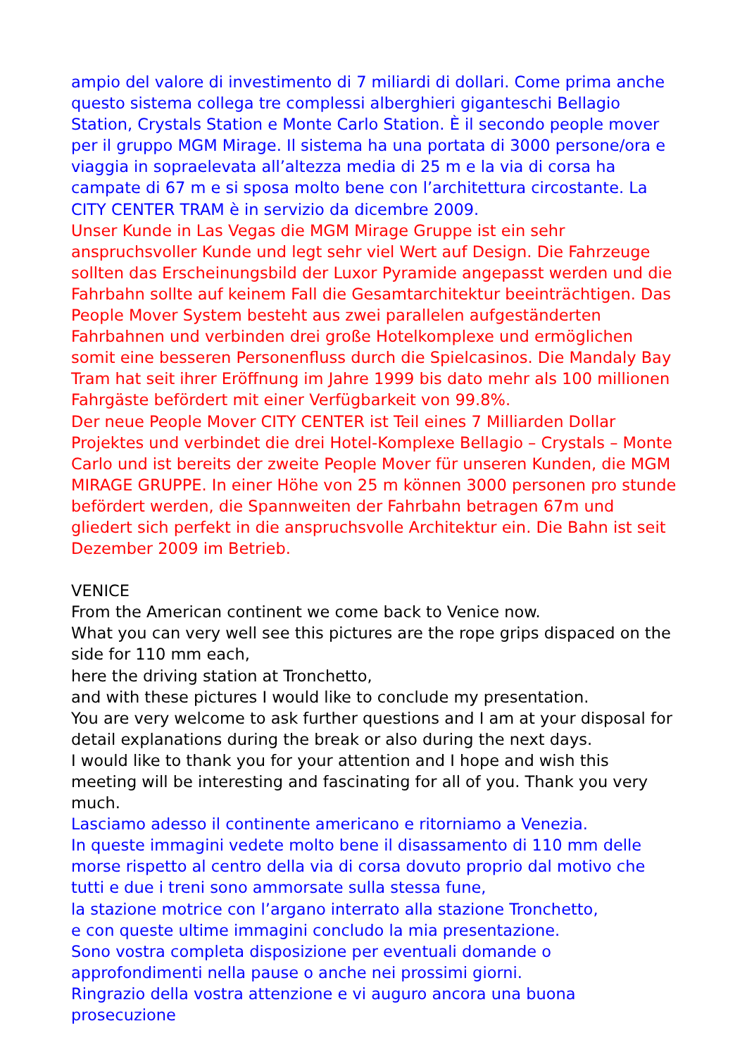ampio del valore di investimento di 7 miliardi di dollari. Come prima anche questo sistema collega tre complessi alberghieri giganteschi Bellagio Station, Crystals Station e Monte Carlo Station. È il secondo people mover per il gruppo MGM Mirage. Il sistema ha una portata di 3000 persone/ora e viaggia in sopraelevata all’altezza media di 25 m e la via di corsa ha campate di 67 m e si sposa molto bene con l’architettura circostante. La CITY CENTER TRAM è in servizio da dicembre 2009.
Unser Kunde in Las Vegas die MGM Mirage Gruppe ist ein sehr anspruchsvoller Kunde und legt sehr viel Wert auf Design. Die Fahrzeuge sollten das Erscheinungsbild der Luxor Pyramide angepasst werden und die Fahrbahn sollte auf keinem Fall die Gesamtarchitektur beeinträchtigen. Das People Mover System besteht aus zwei parallelen aufgeständerten Fahrbahnen und verbinden drei große Hotelkomplexe und ermöglichen somit eine besseren Personenfluss durch die Spielcasinos. Die Mandaly Bay Tram hat seit ihrer Eröffnung im Jahre 1999 bis dato mehr als 100 millionen Fahrgäste befördert mit einer Verfügbarkeit von 99.8%.
Der neue People Mover CITY CENTER ist Teil eines 7 Milliarden Dollar Projektes und verbindet die drei Hotel-Komplexe Bellagio – Crystals – Monte Carlo und ist bereits der zweite People Mover für unseren Kunden, die MGM MIRAGE GRUPPE. In einer Höhe von 25 m können 3000 personen pro stunde befördert werden, die Spannweiten der Fahrbahn betragen 67m und gliedert sich perfekt in die anspruchsvolle Architektur ein. Die Bahn ist seit Dezember 2009 im Betrieb.
VENICE
From the American continent we come back to Venice now.
What you can very well see this pictures are the rope grips dispaced on the side for 110 mm each,
here the driving station at Tronchetto,
and with these pictures I would like to conclude my presentation.
You are very welcome to ask further questions and I am at your disposal for detail explanations during the break or also during the next days.
I would like to thank you for your attention and I hope and wish this meeting will be interesting and fascinating for all of you. Thank you very much.
Lasciamo adesso il continente americano e ritorniamo a Venezia.
In queste immagini vedete molto bene il disassamento di 110 mm delle morse rispetto al centro della via di corsa dovuto proprio dal motivo che tutti e due i treni sono ammorsate sulla stessa fune,
la stazione motrice con l’argano interrato alla stazione Tronchetto,
e con queste ultime immagini concludo la mia presentazione.
Sono vostra completa disposizione per eventuali domande o approfondimenti nella pause o anche nei prossimi giorni.
Ringrazio della vostra attenzione e vi auguro ancora una buona prosecuzione